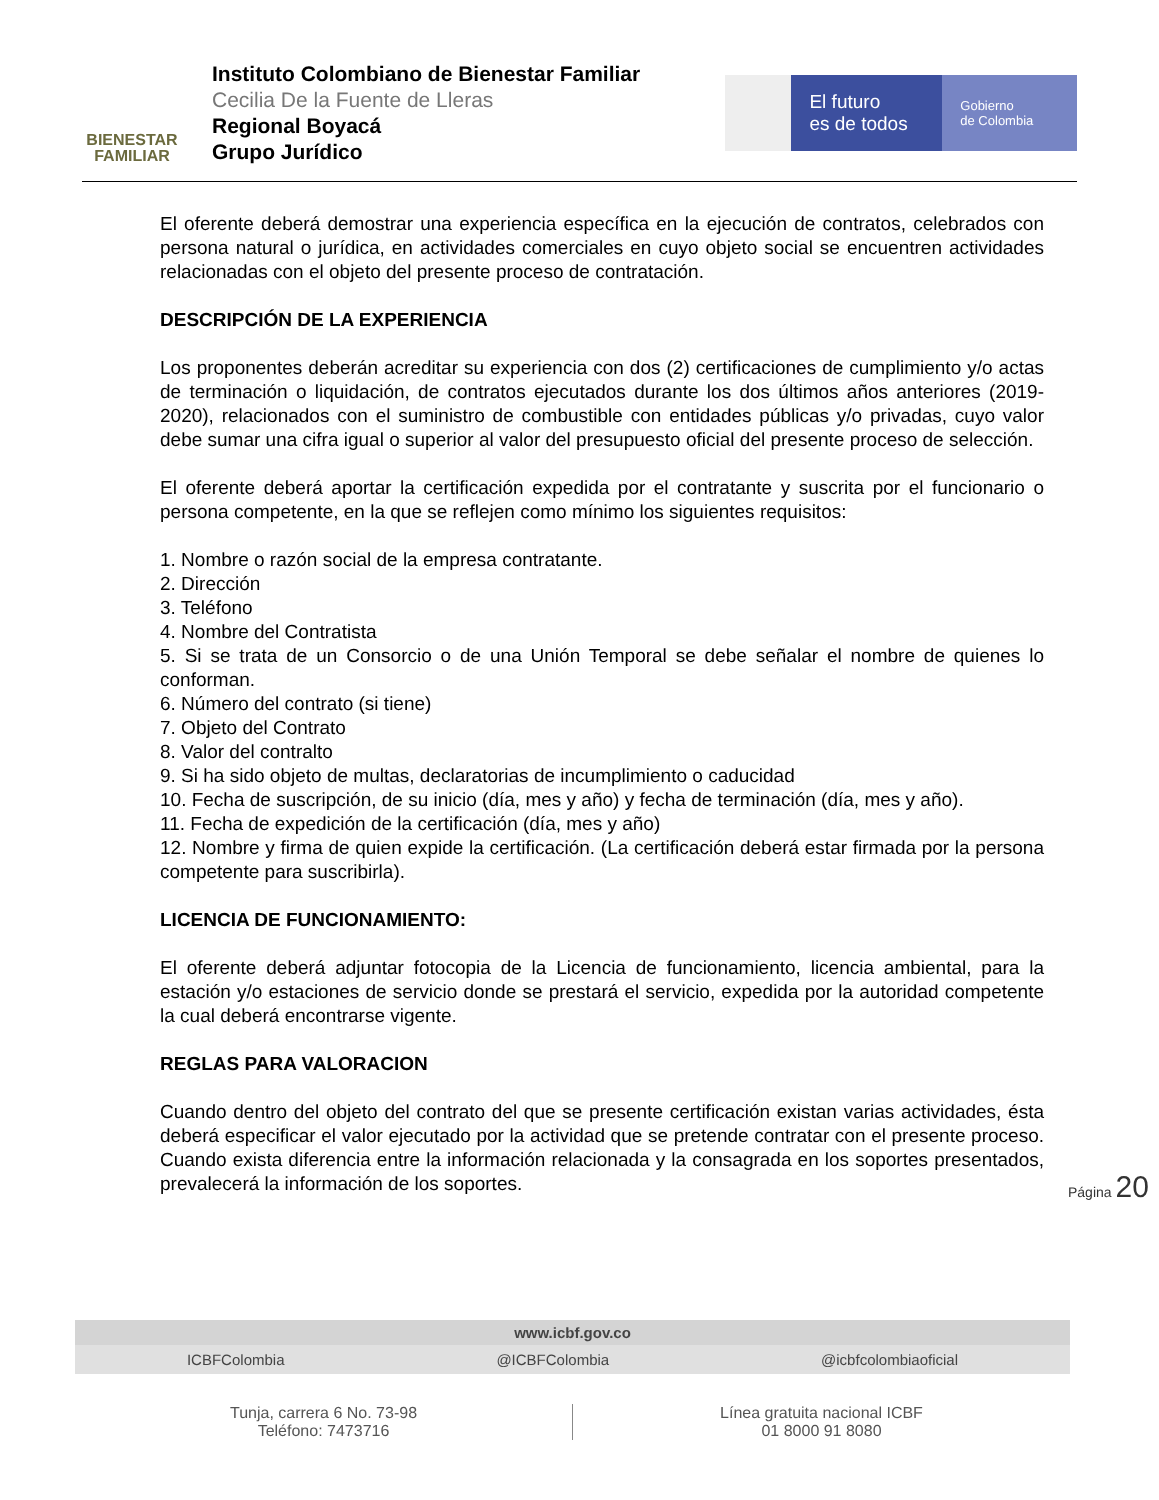BIENESTAR
FAMILIAR
Instituto Colombiano de Bienestar Familiar
Cecilia De la Fuente de Lleras
Regional Boyacá
Grupo Jurídico
El futuro
es de todos
Gobierno
de Colombia
El oferente deberá demostrar una experiencia específica en la ejecución de contratos, celebrados con persona natural o jurídica, en actividades comerciales en cuyo objeto social se encuentren actividades relacionadas con el objeto del presente proceso de contratación.
DESCRIPCIÓN DE LA EXPERIENCIA
Los proponentes deberán acreditar su experiencia con dos (2) certificaciones de cumplimiento y/o actas de terminación o liquidación, de contratos ejecutados durante los dos últimos años anteriores (2019-2020), relacionados con el suministro de combustible con entidades públicas y/o privadas, cuyo valor debe sumar una cifra igual o superior al valor del presupuesto oficial del presente proceso de selección.
El oferente deberá aportar la certificación expedida por el contratante y suscrita por el funcionario o persona competente, en la que se reflejen como mínimo los siguientes requisitos:
1. Nombre o razón social de la empresa contratante.
2. Dirección
3. Teléfono
4. Nombre del Contratista
5. Si se trata de un Consorcio o de una Unión Temporal se debe señalar el nombre de quienes lo conforman.
6. Número del contrato (si tiene)
7. Objeto del Contrato
8. Valor del contralto
9. Si ha sido objeto de multas, declaratorias de incumplimiento o caducidad
10. Fecha de suscripción, de su inicio (día, mes y año) y fecha de terminación (día, mes y año).
11. Fecha de expedición de la certificación (día, mes y año)
12. Nombre y firma de quien expide la certificación. (La certificación deberá estar firmada por la persona competente para suscribirla).
LICENCIA DE FUNCIONAMIENTO:
El oferente deberá adjuntar fotocopia de la Licencia de funcionamiento, licencia ambiental, para la estación y/o estaciones de servicio donde se prestará el servicio, expedida por la autoridad competente la cual deberá encontrarse vigente.
REGLAS PARA VALORACION
Cuando dentro del objeto del contrato del que se presente certificación existan varias actividades, ésta deberá especificar el valor ejecutado por la actividad que se pretende contratar con el presente proceso. Cuando exista diferencia entre la información relacionada y la consagrada en los soportes presentados, prevalecerá la información de los soportes.
Página 20
www.icbf.gov.co
ICBFColombia @ICBFColombia @icbfcolombiaoficial
Tunja, carrera 6 No. 73-98
Teléfono: 7473716
Línea gratuita nacional ICBF
01 8000 91 8080